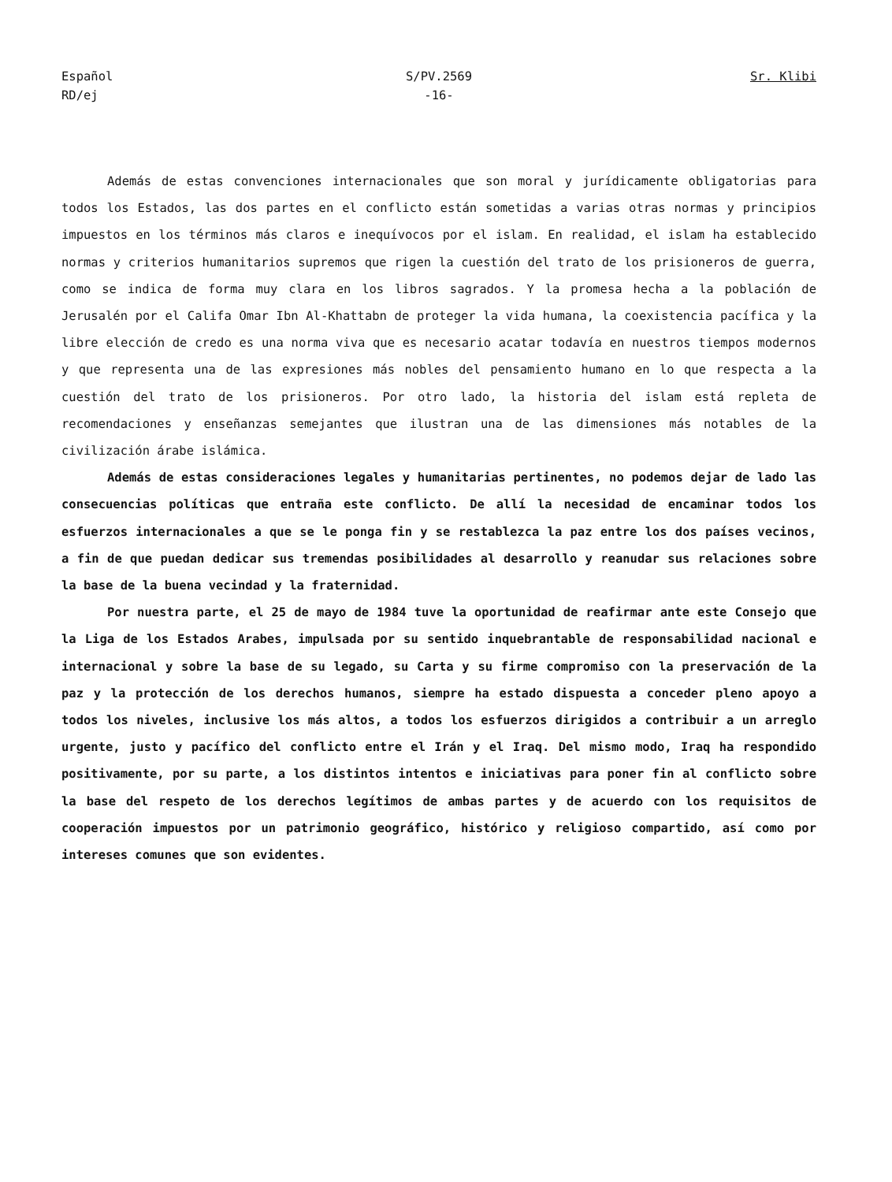Español
RD/ej
S/PV.2569
-16-
Sr. Klibi
Además de estas convenciones internacionales que son moral y jurídicamente obligatorias para todos los Estados, las dos partes en el conflicto están sometidas a varias otras normas y principios impuestos en los términos más claros e inequívocos por el islam. En realidad, el islam ha establecido normas y criterios humanitarios supremos que rigen la cuestión del trato de los prisioneros de guerra, como se indica de forma muy clara en los libros sagrados. Y la promesa hecha a la población de Jerusalén por el Califa Omar Ibn Al-Khattabn de proteger la vida humana, la coexistencia pacífica y la libre elección de credo es una norma viva que es necesario acatar todavía en nuestros tiempos modernos y que representa una de las expresiones más nobles del pensamiento humano en lo que respecta a la cuestión del trato de los prisioneros. Por otro lado, la historia del islam está repleta de recomendaciones y enseñanzas semejantes que ilustran una de las dimensiones más notables de la civilización árabe islámica.
Además de estas consideraciones legales y humanitarias pertinentes, no podemos dejar de lado las consecuencias políticas que entraña este conflicto. De allí la necesidad de encaminar todos los esfuerzos internacionales a que se le ponga fin y se restablezca la paz entre los dos países vecinos, a fin de que puedan dedicar sus tremendas posibilidades al desarrollo y reanudar sus relaciones sobre la base de la buena vecindad y la fraternidad.
Por nuestra parte, el 25 de mayo de 1984 tuve la oportunidad de reafirmar ante este Consejo que la Liga de los Estados Arabes, impulsada por su sentido inquebrantable de responsabilidad nacional e internacional y sobre la base de su legado, su Carta y su firme compromiso con la preservación de la paz y la protección de los derechos humanos, siempre ha estado dispuesta a conceder pleno apoyo a todos los niveles, inclusive los más altos, a todos los esfuerzos dirigidos a contribuir a un arreglo urgente, justo y pacífico del conflicto entre el Irán y el Iraq. Del mismo modo, Iraq ha respondido positivamente, por su parte, a los distintos intentos e iniciativas para poner fin al conflicto sobre la base del respeto de los derechos legítimos de ambas partes y de acuerdo con los requisitos de cooperación impuestos por un patrimonio geográfico, histórico y religioso compartido, así como por intereses comunes que son evidentes.